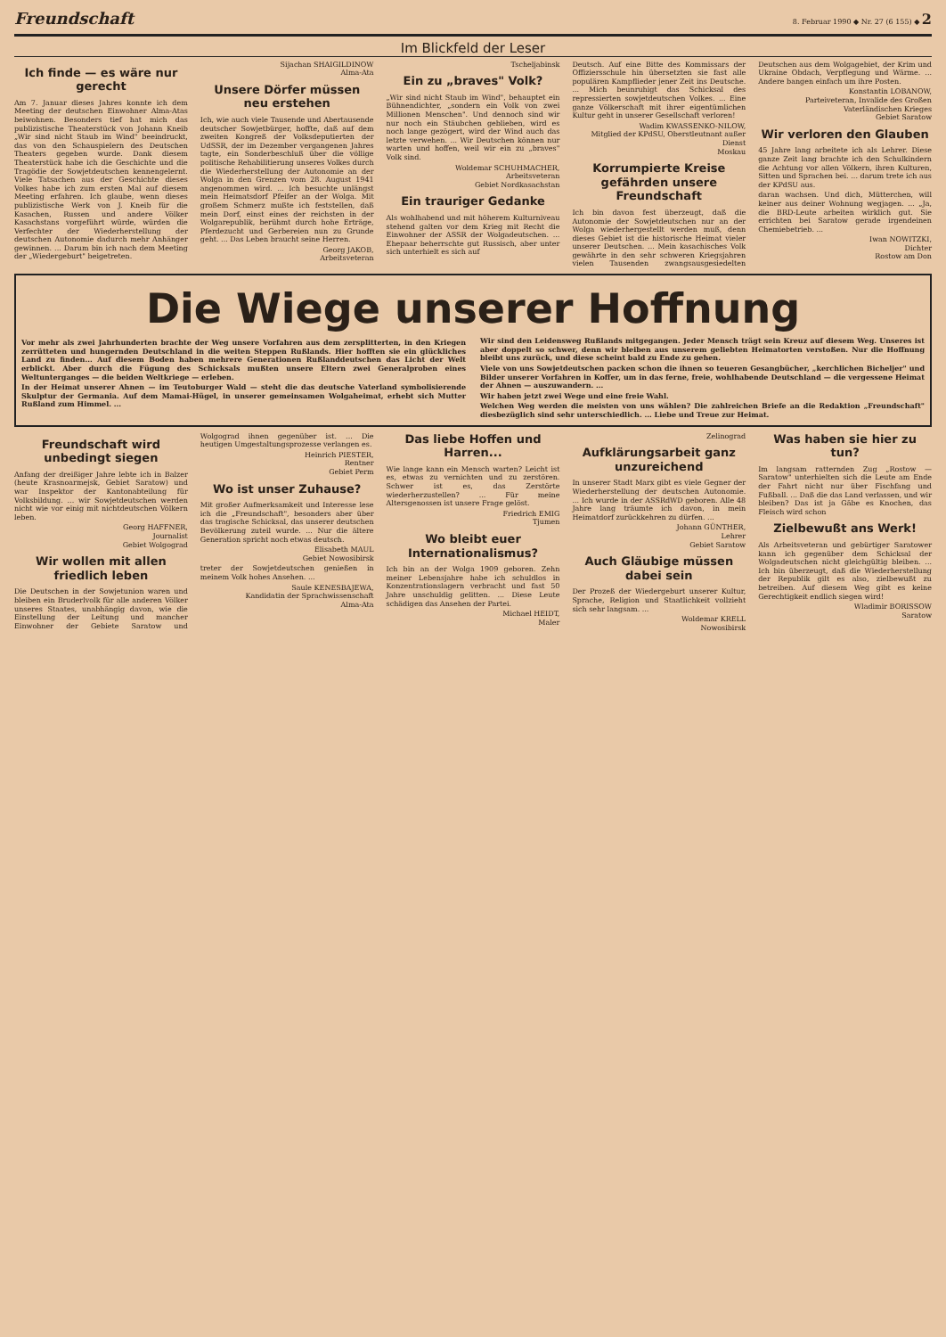Freundschaft 8. Februar 1990 ◆ Nr. 27 (6 155) ◆ 2
Im Blickfeld der Leser
Ich finde — es wäre nur gerecht
Am 7. Januar dieses Jahres konnte ich dem Meeting der deutschen Einwohner Alma-Atas beiwohnen. Besonders tief hat mich das publizistische Theaterstück von Johann Kneib „Wir sind nicht Staub im Wind" beeindruckt, das von den Schauspielern des Deutschen Theaters gegeben wurde. Dank diesem Theaterstück habe ich die Geschichte und die Tragödie der Sowjetdeutschen kennengelernt. Viele Tatsachen aus der Geschichte dieses Volkes habe ich zum ersten Mal auf diesem Meeting erfahren. Ich glaube, wenn dieses publizistische Werk von J. Kneib für die Kasachen, Russen und andere Völker Kasachstans vorgeführt würde, würden die Verfechter der Wiederherstellung der deutschen Autonomie dadurch mehr Anhänger gewinnen. ... Darum bin ich nach dem Meeting der „Wiedergeburt" beigetreten.
Sijachan SHAIGILDINOW
Alma-Ata
Unsere Dörfer müssen neu erstehen
Ich, wie auch viele Tausende und Abertausende deutscher Sowjetbürger, hoffte, daß auf dem zweiten Kongreß der Volksdeputierten der UdSSR, der im Dezember vergangenen Jahres tagte, ein Sonderbeschluß über die völlige politische Rehabilitierung unseres Volkes durch die Wiederherstellung der Autonomie an der Wolga in den Grenzen vom 28. August 1941 angenommen wird. ... Ich besuchte unlängst mein Heimatsdorf Pfeifer an der Wolga. Mit großem Schmerz mußte ich feststellen, daß mein Dorf, einst eines der reichsten in der Wolgarepublik, berühmt durch hohe Erträge, Pferdezucht und Gerbereien nun zu Grunde geht. ... Das Leben braucht seine Herren.
Georg JAKOB,
Arbeitsveteran
Tscheljabinsk
Ein zu „braves" Volk?
„Wir sind nicht Staub im Wind", behauptet ein Bühnendichter, „sondern ein Volk von zwei Millionen Menschen". Und dennoch sind wir nur noch ein Stäubchen geblieben, wird es noch lange gezögert, wird der Wind auch das letzte verwehen. ... Wir Deutschen können nur warten und hoffen, weil wir ein zu „braves" Volk sind.
Woldemar SCHUHMACHER,
Arbeitsveteran
Gebiet Nordkasachstan
Ein trauriger Gedanke
Als wohlhabend und mit höherem Kulturniveau stehend galten vor dem Krieg mit Recht die Einwohner der ASSR der Wolgadeutschen. ... Ehepaar beherrschte gut Russisch, aber unter sich unterhielt es sich auf
Deutsch. Auf eine Bitte des Kommissars der Offiziersschule hin übersetzten sie fast alle populären Kampflieder jener Zeit ins Deutsche. ... Mich beunruhigt das Schicksal des repressierten sowjetdeutschen Volkes. ... Eine ganze Völkerschaft mit ihrer eigentümlichen Kultur geht in unserer Gesellschaft verloren!
Wadim KWASSENKO-NILOW,
Mitglied der KPdSU, Oberstleutnant außer Dienst
Moskau
Korrumpierte Kreise gefährden unsere Freundschaft
Ich bin davon fest überzeugt, daß die Autonomie der Sowjetdeutschen nur an der Wolga wiederhergestellt werden muß, denn dieses Gebiet ist die historische Heimat vieler unserer Deutschen. ... Mein kasachisches Volk gewährte in den sehr schweren Kriegsjahren vielen Tausenden zwangsausgesiedelten Deutschen aus dem Wolgagebiet, der Krim und Ukraine Obdach, Verpflegung und Wärme. ... Andere bangen einfach um ihre Posten.
Konstantin LOBANOW,
Parteiveteran, Invalide des Großen Vaterländischen Krieges
Gebiet Saratow
Wir verloren den Glauben
45 Jahre lang arbeitete ich als Lehrer. Diese ganze Zeit lang brachte ich den Schulkindern die Achtung vor allen Völkern, ihren Kulturen, Sitten und Sprachen bei. ... darum trete ich aus der KPdSU aus.
daran wachsen. Und dich, Mütterchen, will keiner aus deiner Wohnung wegjagen. ... „Ja, die BRD-Leute arbeiten wirklich gut. Sie errichten bei Saratow gerade irgendeinen Chemiebetrieb. ...
Iwan NOWITZKI,
Dichter
Rostow am Don
Die Wiege unserer Hoffnung
Vor mehr als zwei Jahrhunderten brachte der Weg unsere Vorfahren aus dem zersplitterten, in den Kriegen zerrütteten und hungernden Deutschland in die weiten Steppen Rußlands. Hier hofften sie ein glückliches Land zu finden... Auf diesem Boden haben mehrere Generationen Rußlanddeutschen das Licht der Welt erblickt. Aber durch die Fügung des Schicksals mußten unsere Eltern zwei Generalproben eines Weltunterganges — die beiden Weltkriege — erleben.
In der Heimat unserer Ahnen — im Teutoburger Wald — steht die das deutsche Vaterland symbolisierende Skulptur der Germania. Auf dem Mamai-Hügel, in unserer gemeinsamen Wolgaheimat, erhebt sich Mutter Rußland zum Himmel. ...
Wir sind den Leidensweg Rußlands mitgegangen. Jeder Mensch trägt sein Kreuz auf diesem Weg. Unseres ist aber doppelt so schwer, denn wir bleiben aus unserem geliebten Heimatorten verstoßen. Nur die Hoffnung bleibt uns zurück, und diese scheint bald zu Ende zu gehen.
Viele von uns Sowjetdeutschen packen schon die ihnen so teueren Gesangbücher, „kerchlichen Bicheljer" und Bilder unserer Vorfahren in Koffer, um in das ferne, freie, wohlhabende Deutschland — die vergessene Heimat der Ahnen — auszuwandern. ...
Wir haben jetzt zwei Wege und eine freie Wahl.
Welchen Weg werden die meisten von uns wählen? Die zahlreichen Briefe an die Redaktion „Freundschaft" diesbezüglich sind sehr unterschiedlich. ... Liebe und Treue zur Heimat.
Freundschaft wird unbedingt siegen
Anfang der dreißiger Jahre lebte ich in Balzer (heute Krasnoarmejsk, Gebiet Saratow) und war Inspektor der Kantonabteilung für Volksbildung. ... wir Sowjetdeutschen werden nicht wie vor einig mit nichtdeutschen Völkern leben.
Georg HAFFNER,
Journalist
Gebiet Wolgograd
Wir wollen mit allen friedlich leben
Die Deutschen in der Sowjetunion waren und bleiben ein Bruderlvolk für alle anderen Völker unseres Staates, unabhängig davon, wie die Einstellung der Leitung und mancher Einwohner der Gebiete Saratow und Wolgograd ihnen gegenüber ist. ... Die heutigen Umgestaltungsprozesse verlangen es.
Heinrich PIESTER,
Rentner
Gebiet Perm
Wo ist unser Zuhause?
Mit großer Aufmerksamkeit und Interesse lese ich die „Freundschaft", besonders aber über das tragische Schicksal, das unserer deutschen Bevölkerung zuteil wurde. ... Nur die ältere Generation spricht noch etwas deutsch.
Elisabeth MAUL
Gebiet Nowosibirsk
treter der Sowjetdeutschen genießen in meinem Volk hohes Ansehen. ...
Saule KENESBAJEWA,
Kandidatin der Sprachwissenschaft
Alma-Ata
Das liebe Hoffen und Harren...
Wie lange kann ein Mensch warten? Leicht ist es, etwas zu vernichten und zu zerstören. Schwer ist es, das Zerstörte wiederherzustellen? ... Für meine Altersgenossen ist unsere Frage gelöst.
Friedrich EMIG
Tjumen
Wo bleibt euer Internationalismus?
Ich bin an der Wolga 1909 geboren. Zehn meiner Lebensjahre habe ich schuldlos in Konzentrationslagern verbracht und fast 50 Jahre unschuldig gelitten. ... Diese Leute schädigen das Ansehen der Partei.
Michael HEIDT,
Maler
Zelinograd
Aufklärungsarbeit ganz unzureichend
In unserer Stadt Marx gibt es viele Gegner der Wiederherstellung der deutschen Autonomie. ... Ich wurde in der ASSRdWD geboren. Alle 48 Jahre lang träumte ich davon, in mein Heimatdorf zurückkehren zu dürfen. ...
Johann GÜNTHER,
Lehrer
Gebiet Saratow
Auch Gläubige müssen dabei sein
Der Prozeß der Wiedergeburt unserer Kultur, Sprache, Religion und Staatlichkeit vollzieht sich sehr langsam. ...
Woldemar KRELL
Nowosibirsk
Was haben sie hier zu tun?
Im langsam ratternden Zug „Rostow — Saratow" unterhielten sich die Leute am Ende der Fahrt nicht nur über Fischfang und Fußball. ... Daß die das Land verlassen, und wir bleiben? Das ist ja Gäbe es Knochen, das Fleisch wird schon
Zielbewußt ans Werk!
Als Arbeitsveteran und gebürtiger Saratower kann ich gegenüber dem Schicksal der Wolgadeutschen nicht gleichgültig bleiben. ... Ich bin überzeugt, daß die Wiederherstellung der Republik gilt es also, zielbewußt zu betreiben. Auf diesem Weg gibt es keine Gerechtigkeit endlich siegen wird!
Wladimir BORISSOW
Saratow